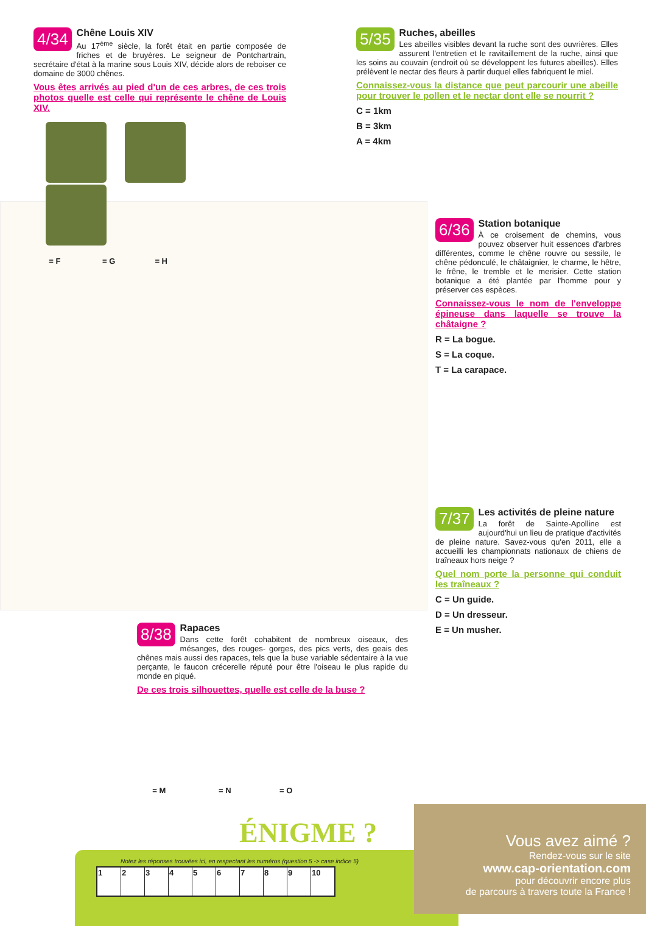4/34
Chêne Louis XIV
Au 17<sup>ème</sup> siècle, la forêt était en partie composée de friches et de bruyères. Le seigneur de Pontchartrain, secrétaire d'état à la marine sous Louis XIV, décide alors de reboiser ce domaine de 3000 chênes.
Vous êtes arrivés au pied d'un de ces arbres, de ces trois photos quelle est celle qui représente le chêne de Louis XIV.
= F = G = H
5/35
Ruches, abeilles
Les abeilles visibles devant la ruche sont des ouvrières. Elles assurent l'entretien et le ravitaillement de la ruche, ainsi que les soins au couvain (endroit où se développent les futures abeilles). Elles prélèvent le nectar des fleurs à partir duquel elles fabriquent le miel.
Connaissez-vous la distance que peut parcourir une abeille pour trouver le pollen et le nectar dont elle se nourrit ?
C = 1km
B = 3km
A = 4km
6/36
Station botanique
À ce croisement de chemins, vous pouvez observer huit essences d'arbres différentes, comme le chêne rouvre ou sessile, le chêne pédonculé, le châtaignier, le charme, le hêtre, le frêne, le tremble et le merisier. Cette station botanique a été plantée par l'homme pour y préserver ces espèces.
Connaissez-vous le nom de l'enveloppe épineuse dans laquelle se trouve la châtaigne ?
R = La bogue.
S = La coque.
T = La carapace.
7/37
Les activités de pleine nature
La forêt de Sainte-Apolline est aujourd'hui un lieu de pratique d'activités de pleine nature. Savez-vous qu'en 2011, elle a accueilli les championnats nationaux de chiens de traîneaux hors neige ?
Quel nom porte la personne qui conduit les traîneaux ?
C = Un guide.
D = Un dresseur.
E = Un musher.
8/38
Rapaces
Dans cette forêt cohabitent de nombreux oiseaux, des mésanges, des rouges- gorges, des pics verts, des geais des chênes mais aussi des rapaces, tels que la buse variable sédentaire à la vue perçante, le faucon crécerelle réputé pour être l'oiseau le plus rapide du monde en piqué.
De ces trois silhouettes, quelle est celle de la buse ?
= M = N = O
ÉNIGME ?
Notez les réponses trouvées ici, en respectant les numéros (question 5 -> case indice 5)
| 1 | 2 | 3 | 4 | 5 | 6 | 7 | 8 | 9 | 10 |
Vous avez aimé ?
Rendez-vous sur le site
www.cap-orientation.com
pour découvrir encore plus
de parcours à travers toute la France !